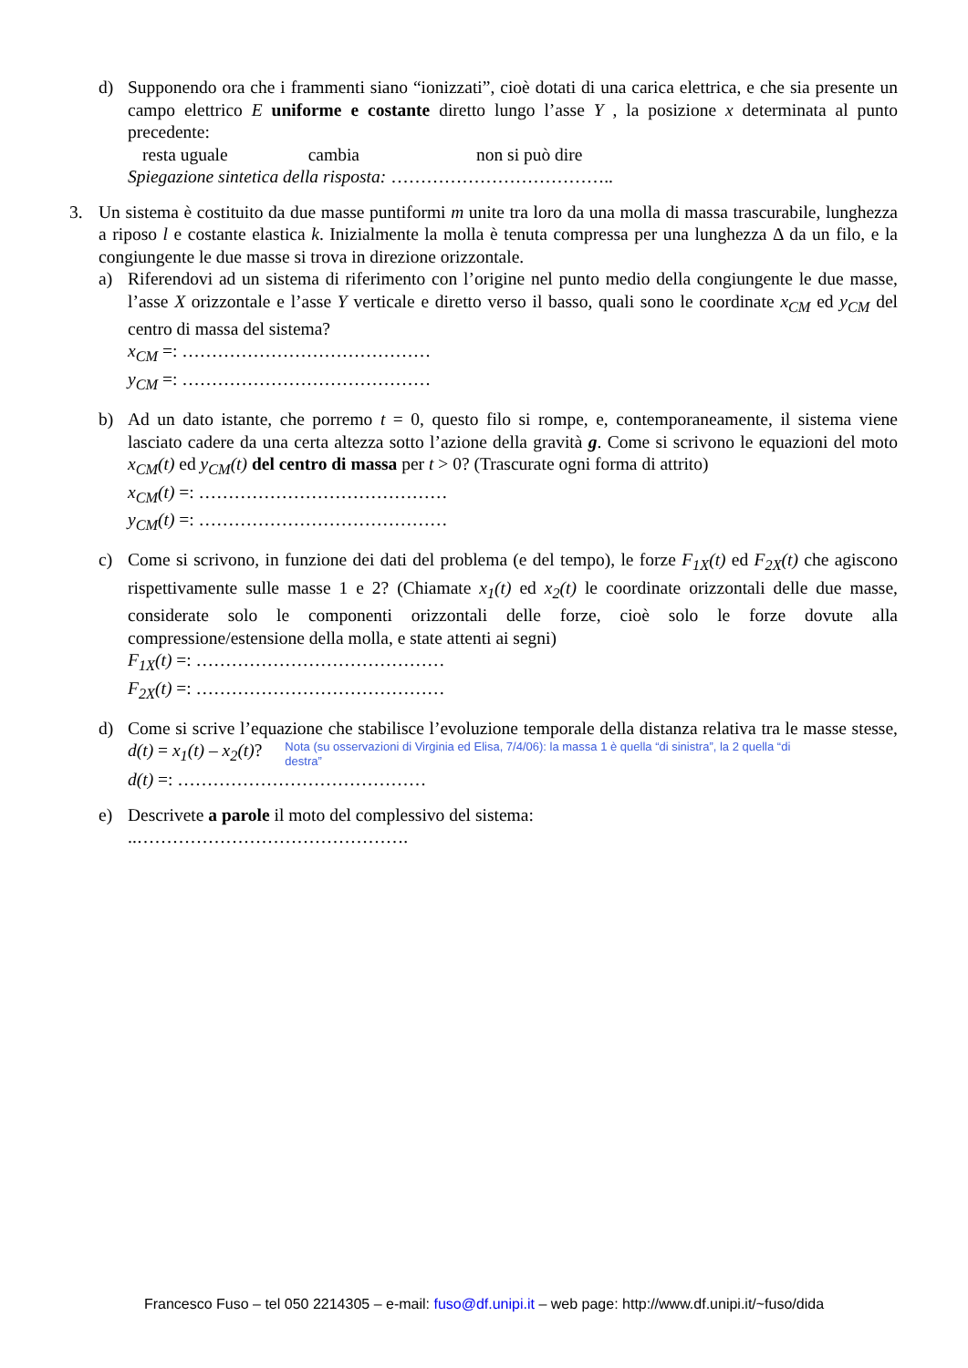d) Supponendo ora che i frammenti siano “ionizzati”, cioè dotati di una carica elettrica, e che sia presente un campo elettrico E uniforme e costante diretto lungo l’asse Y , la posizione x determinata al punto precedente:
resta uguale cambia non si può dire
Spiegazione sintetica della risposta: ………………………………..
3. Un sistema è costituito da due masse puntiformi m unite tra loro da una molla di massa trascurabile, lunghezza a riposo l e costante elastica k. Inizialmente la molla è tenuta compressa per una lunghezza Δ da un filo, e la congiungente le due masse si trova in direzione orizzontale.
a) Riferendovi ad un sistema di riferimento con l’origine nel punto medio della congiungente le due masse, l’asse X orizzontale e l’asse Y verticale e diretto verso il basso, quali sono le coordinate x<sub>CM</sub> ed y<sub>CM</sub> del centro di massa del sistema?
x<sub>CM</sub> =: ……………………………………
y<sub>CM</sub> =: ……………………………………
b) Ad un dato istante, che porremo t = 0, questo filo si rompe, e, contemporaneamente, il sistema viene lasciato cadere da una certa altezza sotto l’azione della gravità g. Come si scrivono le equazioni del moto x<sub>CM</sub>(t) ed y<sub>CM</sub>(t) del centro di massa per t > 0? (Trascurate ogni forma di attrito)
x<sub>CM</sub>(t) =: ……………………………………
y<sub>CM</sub>(t) =: ……………………………………
c) Come si scrivono, in funzione dei dati del problema (e del tempo), le forze F<sub>1X</sub>(t) ed F<sub>2X</sub>(t) che agiscono rispettivamente sulle masse 1 e 2? (Chiamate x<sub>1</sub>(t) ed x<sub>2</sub>(t) le coordinate orizzontali delle due masse, considerate solo le componenti orizzontali delle forze, cioè solo le forze dovute alla compressione/estensione della molla, e state attenti ai segni)
F<sub>1X</sub>(t) =: ……………………………………
F<sub>2X</sub>(t) =: ……………………………………
d) Come si scrive l’equazione che stabilisce l’evoluzione temporale della distanza relativa tra le masse stesse, d(t) = x<sub>1</sub>(t) – x<sub>2</sub>(t)? Nota (su osservazioni di Virginia ed Elisa, 7/4/06): la massa 1 è quella “di sinistra”, la 2 quella “di destra”
d(t) =: ……………………………………
e) Descrivete a parole il moto del complessivo del sistema:
..……………………………………….
Francesco Fuso – tel 050 2214305 – e-mail: fuso@df.unipi.it – web page: http://www.df.unipi.it/~fuso/dida